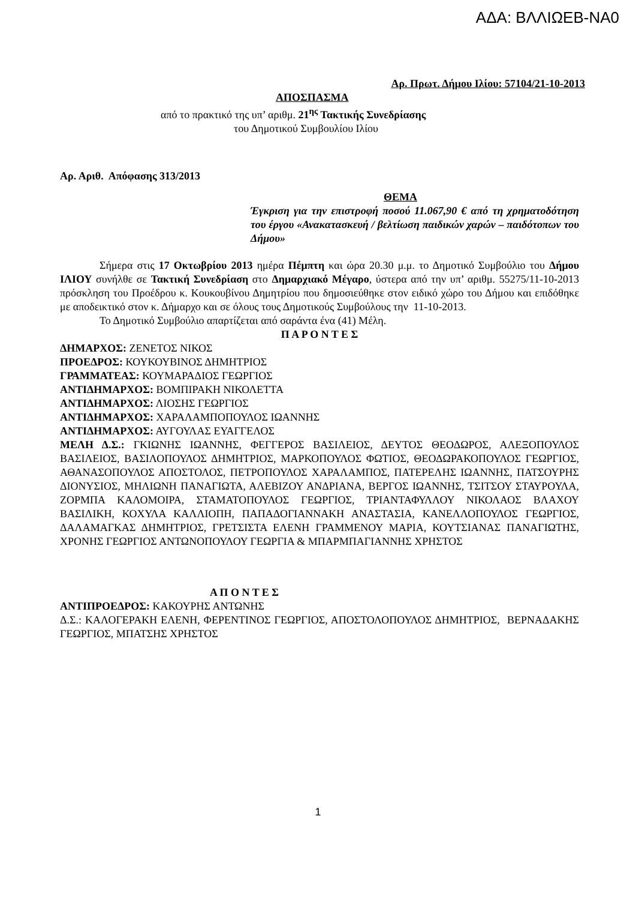ΑΔΑ: ΒΛΛΙΩΕΒ-ΝΑ0
Αρ. Πρωτ. Δήμου Ιλίου: 57104/21-10-2013
ΑΠΟΣΠΑΣΜΑ
από το πρακτικό της υπ’ αριθμ. 21<sup>ης</sup> Τακτικής Συνεδρίασης
του Δημοτικού Συμβουλίου Ιλίου
Αρ. Αριθ. Απόφασης 313/2013
ΘΕΜΑ
Έγκριση για την επιστροφή ποσού 11.067,90 € από τη χρηματοδότηση του έργου «Ανακατασκευή / βελτίωση παιδικών χαρών – παιδότοπων του Δήμου»
Σήμερα στις 17 Οκτωβρίου 2013 ημέρα Πέμπτη και ώρα 20.30 μ.μ. το Δημοτικό Συμβούλιο του Δήμου ΙΛΙΟΥ συνήλθε σε Τακτική Συνεδρίαση στο Δημαρχιακό Μέγαρο, ύστερα από την υπ’ αριθμ. 55275/11-10-2013 πρόσκληση του Προέδρου κ. Κουκουβίνου Δημητρίου που δημοσιεύθηκε στον ειδικό χώρο του Δήμου και επιδόθηκε με αποδεικτικό στον κ. Δήμαρχο και σε όλους τους Δημοτικούς Συμβούλους την 11-10-2013.
Το Δημοτικό Συμβούλιο απαρτίζεται από σαράντα ένα (41) Μέλη.
Π Α Ρ Ο Ν Τ Ε Σ
ΔΗΜΑΡΧΟΣ: ΖΕΝΕΤΟΣ ΝΙΚΟΣ
ΠΡΟΕΔΡΟΣ: ΚΟΥΚΟΥΒΙΝΟΣ ΔΗΜΗΤΡΙΟΣ
ΓΡΑΜΜΑΤΕΑΣ: ΚΟΥΜΑΡΑΔΙΟΣ ΓΕΩΡΓΙΟΣ
ΑΝΤΙΔΗΜΑΡΧΟΣ: ΒΟΜΠΙΡΑΚΗ ΝΙΚΟΛΕΤΤΑ
ΑΝΤΙΔΗΜΑΡΧΟΣ: ΛΙΟΣΗΣ ΓΕΩΡΓΙΟΣ
ΑΝΤΙΔΗΜΑΡΧΟΣ: ΧΑΡΑΛΑΜΠΟΠΟΥΛΟΣ ΙΩΑΝΝΗΣ
ΑΝΤΙΔΗΜΑΡΧΟΣ: ΑΥΓΟΥΛΑΣ ΕΥΑΓΓΕΛΟΣ
ΜΕΛΗ Δ.Σ.: ΓΚΙΩΝΗΣ ΙΩΑΝΝΗΣ, ΦΕΓΓΕΡΟΣ ΒΑΣΙΛΕΙΟΣ, ΔΕΥΤΟΣ ΘΕΟΔΩΡΟΣ, ΑΛΕΞΟΠΟΥΛΟΣ ΒΑΣΙΛΕΙΟΣ, ΒΑΣΙΛΟΠΟΥΛΟΣ ΔΗΜΗΤΡΙΟΣ, ΜΑΡΚΟΠΟΥΛΟΣ ΦΩΤΙΟΣ, ΘΕΟΔΩΡΑΚΟΠΟΥΛΟΣ ΓΕΩΡΓΙΟΣ, ΑΘΑΝΑΣΟΠΟΥΛΟΣ ΑΠΟΣΤΟΛΟΣ, ΠΕΤΡΟΠΟΥΛΟΣ ΧΑΡΑΛΑΜΠΟΣ, ΠΑΤΕΡΕΛΗΣ ΙΩΑΝΝΗΣ, ΠΑΤΣΟΥΡΗΣ ΔΙΟΝΥΣΙΟΣ, ΜΗΛΙΩΝΗ ΠΑΝΑΓΙΩΤΑ, ΑΛΕΒΙΖΟΥ ΑΝΔΡΙΑΝΑ, ΒΕΡΓΟΣ ΙΩΑΝΝΗΣ, ΤΣΙΤΣΟΥ ΣΤΑΥΡΟΥΛΑ, ΖΟΡΜΠΑ ΚΑΛΟΜΟΙΡΑ, ΣΤΑΜΑΤΟΠΟΥΛΟΣ ΓΕΩΡΓΙΟΣ, ΤΡΙΑΝΤΑΦΥΛΛΟΥ ΝΙΚΟΛΑΟΣ ΒΛΑΧΟΥ ΒΑΣΙΛΙΚΗ, ΚΟΧΥΛΑ ΚΑΛΛΙΟΠΗ, ΠΑΠΑΔΟΓΙΑΝΝΑΚΗ ΑΝΑΣΤΑΣΙΑ, ΚΑΝΕΛΛΟΠΟΥΛΟΣ ΓΕΩΡΓΙΟΣ, ΔΑΛΑΜΑΓΚΑΣ ΔΗΜΗΤΡΙΟΣ, ΓΡΕΤΣΙΣΤΑ ΕΛΕΝΗ ΓΡΑΜΜΕΝΟΥ ΜΑΡΙΑ, ΚΟΥΤΣΙΑΝΑΣ ΠΑΝΑΓΙΩΤΗΣ, ΧΡΟΝΗΣ ΓΕΩΡΓΙΟΣ ΑΝΤΩΝΟΠΟΥΛΟΥ ΓΕΩΡΓΙΑ & ΜΠΑΡΜΠΑΓΙΑΝΝΗΣ ΧΡΗΣΤΟΣ
Α Π Ο Ν Τ Ε Σ
ΑΝΤΙΠΡΟΕΔΡΟΣ: ΚΑΚΟΥΡΗΣ ΑΝΤΩΝΗΣ
Δ.Σ.: ΚΑΛΟΓΕΡΑΚΗ ΕΛΕΝΗ, ΦΕΡΕΝΤΙΝΟΣ ΓΕΩΡΓΙΟΣ, ΑΠΟΣΤΟΛΟΠΟΥΛΟΣ ΔΗΜΗΤΡΙΟΣ, ΒΕΡΝΑΔΑΚΗΣ ΓΕΩΡΓΙΟΣ, ΜΠΑΤΣΗΣ ΧΡΗΣΤΟΣ
1